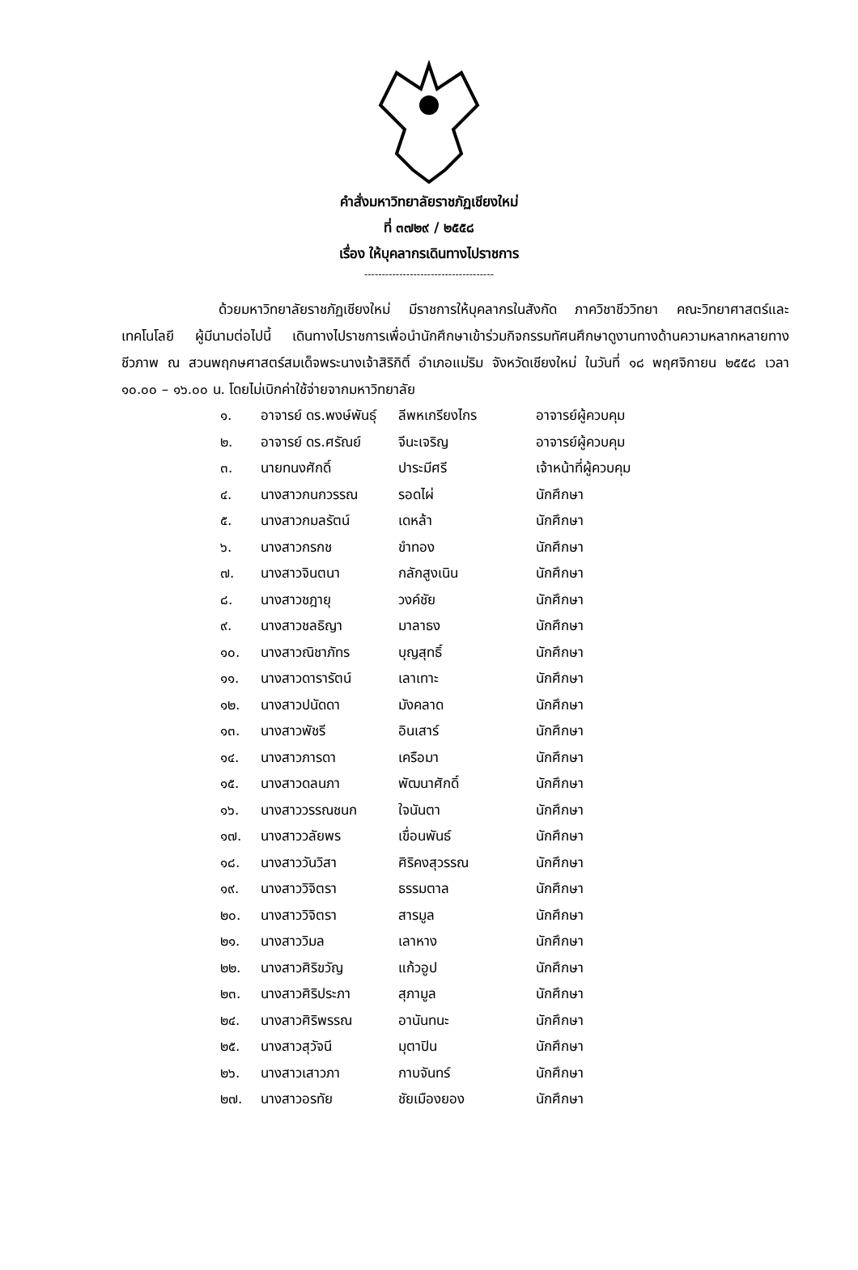คำสั่งมหาวิทยาลัยราชภัฏเชียงใหม่
ที่ ๓๗๒๙ / ๒๕๕๘
เรื่อง ให้บุคลากรเดินทางไปราชการ
-------------------------------------
ด้วยมหาวิทยาลัยราชภัฏเชียงใหม่ มีราชการให้บุคลากรในสังกัด ภาควิชาชีววิทยา คณะวิทยาศาสตร์และเทคโนโลยี ผู้มีนามต่อไปนี้ เดินทางไปราชการเพื่อนำนักศึกษาเข้าร่วมกิจกรรมทัศนศึกษาดูงานทางด้านความหลากหลายทางชีวภาพ ณ สวนพฤกษศาสตร์สมเด็จพระนางเจ้าสิริกิติ์ อำเภอแม่ริม จังหวัดเชียงใหม่ ในวันที่ ๑๘ พฤศจิกายน ๒๕๕๘ เวลา ๑๐.๐๐ – ๑๖.๐๐ น. โดยไม่เบิกค่าใช้จ่ายจากมหาวิทยาลัย
| ๑. | อาจารย์ ดร.พงษ์พันธุ์ | ลีพหเกรียงไกร | อาจารย์ผู้ควบคุม |
| ๒. | อาจารย์ ดร.ศรัณย์ | จีนะเจริญ | อาจารย์ผู้ควบคุม |
| ๓. | นายทนงศักดิ์ | ปาระมีศรี | เจ้าหน้าที่ผู้ควบคุม |
| ๔. | นางสาวกนกวรรณ | รอดไผ่ | นักศึกษา |
| ๕. | นางสาวกมลรัตน์ | เดหล้า | นักศึกษา |
| ๖. | นางสาวกรกช | ขำทอง | นักศึกษา |
| ๗. | นางสาวจินตนา | กลักสูงเนิน | นักศึกษา |
| ๘. | นางสาวชฎายุ | วงค์ชัย | นักศึกษา |
| ๙. | นางสาวชลธิญา | มาลาธง | นักศึกษา |
| ๑๐. | นางสาวณิชาภัทร | บุญสุทธิ์ | นักศึกษา |
| ๑๑. | นางสาวดารารัตน์ | เลาเทาะ | นักศึกษา |
| ๑๒. | นางสาวปนัดดา | มังคลาด | นักศึกษา |
| ๑๓. | นางสาวพัชรี | อินเสาร์ | นักศึกษา |
| ๑๔. | นางสาวภารดา | เครือมา | นักศึกษา |
| ๑๕. | นางสาวดลนภา | พัฒนาศักดิ์ | นักศึกษา |
| ๑๖. | นางสาววรรณชนก | ใจนันตา | นักศึกษา |
| ๑๗. | นางสาววลัยพร | เขื่อนพันธ์ | นักศึกษา |
| ๑๘. | นางสาววันวิสา | ศิริคงสุวรรณ | นักศึกษา |
| ๑๙. | นางสาววิจิตรา | ธรรมตาล | นักศึกษา |
| ๒๐. | นางสาววิจิตรา | สารมูล | นักศึกษา |
| ๒๑. | นางสาววิมล | เลาหาง | นักศึกษา |
| ๒๒. | นางสาวศิริขวัญ | แก้วอูป | นักศึกษา |
| ๒๓. | นางสาวศิริประภา | สุภามูล | นักศึกษา |
| ๒๔. | นางสาวศิริพรรณ | อานันทนะ | นักศึกษา |
| ๒๕. | นางสาวสุวัจนี | มุตาปิน | นักศึกษา |
| ๒๖. | นางสาวเสาวภา | กาบจันทร์ | นักศึกษา |
| ๒๗. | นางสาวอรทัย | ชัยเมืองยอง | นักศึกษา |